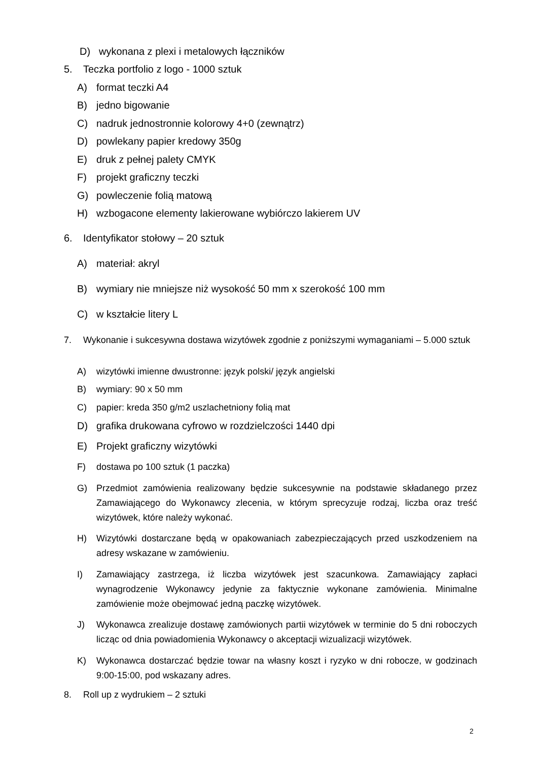D) wykonana z plexi i metalowych łączników
5. Teczka portfolio z logo - 1000 sztuk
A) format teczki A4
B) jedno bigowanie
C) nadruk jednostronnie kolorowy 4+0 (zewnątrz)
D) powlekany papier kredowy 350g
E) druk z pełnej palety CMYK
F) projekt graficzny teczki
G) powleczenie folią matową
H) wzbogacone elementy lakierowane wybiórczo lakierem UV
6. Identyfikator stołowy – 20 sztuk
A) materiał: akryl
B) wymiary nie mniejsze niż wysokość 50 mm x szerokość 100 mm
C) w kształcie litery L
7. Wykonanie i sukcesywna dostawa wizytówek zgodnie z poniższymi wymaganiami – 5.000 sztuk
A) wizytówki imienne dwustronne: język polski/ język angielski
B) wymiary: 90 x 50 mm
C) papier: kreda 350 g/m2 uszlachetniony folią mat
D) grafika drukowana cyfrowo w rozdzielczości 1440 dpi
E) Projekt graficzny wizytówki
F) dostawa po 100 sztuk (1 paczka)
G) Przedmiot zamówienia realizowany będzie sukcesywnie na podstawie składanego przez Zamawiającego do Wykonawcy zlecenia, w którym sprecyzuje rodzaj, liczba oraz treść wizytówek, które należy wykonać.
H) Wizytówki dostarczane będą w opakowaniach zabezpieczających przed uszkodzeniem na adresy wskazane w zamówieniu.
I) Zamawiający zastrzega, iż liczba wizytówek jest szacunkowa. Zamawiający zapłaci wynagrodzenie Wykonawcy jedynie za faktycznie wykonane zamówienia. Minimalne zamówienie może obejmować jedną paczkę wizytówek.
J) Wykonawca zrealizuje dostawę zamówionych partii wizytówek w terminie do 5 dni roboczych licząc od dnia powiadomienia Wykonawcy o akceptacji wizualizacji wizytówek.
K) Wykonawca dostarczać będzie towar na własny koszt i ryzyko w dni robocze, w godzinach 9:00-15:00, pod wskazany adres.
8. Roll up z wydrukiem – 2 sztuki
2